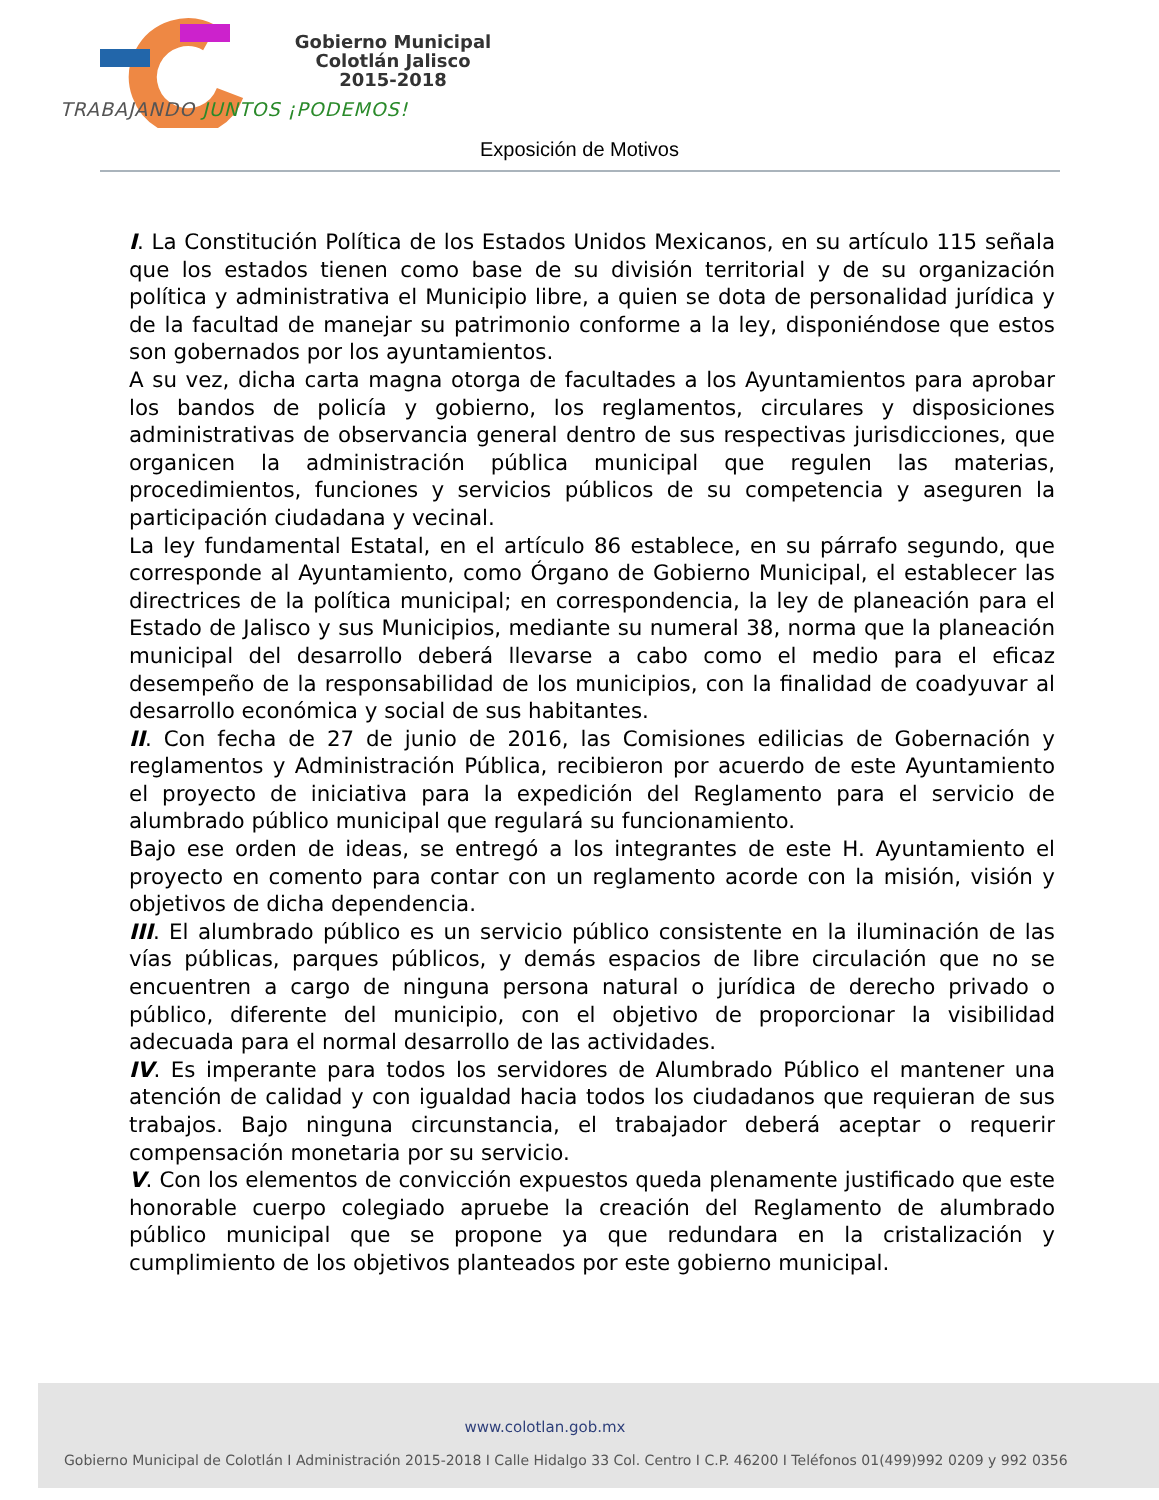Gobierno Municipal
Colotlán Jalisco
2015-2018
TRABAJANDO JUNTOS ¡PODEMOS!
Exposición de Motivos
I. La Constitución Política de los Estados Unidos Mexicanos, en su artículo 115 señala que los estados tienen como base de su división territorial y de su organización política y administrativa el Municipio libre, a quien se dota de personalidad jurídica y de la facultad de manejar su patrimonio conforme a la ley, disponiéndose que estos son gobernados por los ayuntamientos.
A su vez, dicha carta magna otorga de facultades a los Ayuntamientos para aprobar los bandos de policía y gobierno, los reglamentos, circulares y disposiciones administrativas de observancia general dentro de sus respectivas jurisdicciones, que organicen la administración pública municipal que regulen las materias, procedimientos, funciones y servicios públicos de su competencia y aseguren la participación ciudadana y vecinal.
La ley fundamental Estatal, en el artículo 86 establece, en su párrafo segundo, que corresponde al Ayuntamiento, como Órgano de Gobierno Municipal, el establecer las directrices de la política municipal; en correspondencia, la ley de planeación para el Estado de Jalisco y sus Municipios, mediante su numeral 38, norma que la planeación municipal del desarrollo deberá llevarse a cabo como el medio para el eficaz desempeño de la responsabilidad de los municipios, con la finalidad de coadyuvar al desarrollo económica y social de sus habitantes.
II. Con fecha de 27 de junio de 2016, las Comisiones edilicias de Gobernación y reglamentos y Administración Pública, recibieron por acuerdo de este Ayuntamiento el proyecto de iniciativa para la expedición del Reglamento para el servicio de alumbrado público municipal que regulará su funcionamiento.
Bajo ese orden de ideas, se entregó a los integrantes de este H. Ayuntamiento el proyecto en comento para contar con un reglamento acorde con la misión, visión y objetivos de dicha dependencia.
III. El alumbrado público es un servicio público consistente en la iluminación de las vías públicas, parques públicos, y demás espacios de libre circulación que no se encuentren a cargo de ninguna persona natural o jurídica de derecho privado o público, diferente del municipio, con el objetivo de proporcionar la visibilidad adecuada para el normal desarrollo de las actividades.
IV. Es imperante para todos los servidores de Alumbrado Público el mantener una atención de calidad y con igualdad hacia todos los ciudadanos que requieran de sus trabajos. Bajo ninguna circunstancia, el trabajador deberá aceptar o requerir compensación monetaria por su servicio.
V. Con los elementos de convicción expuestos queda plenamente justificado que este honorable cuerpo colegiado apruebe la creación del Reglamento de alumbrado público municipal que se propone ya que redundara en la cristalización y cumplimiento de los objetivos planteados por este gobierno municipal.
www.colotlan.gob.mx
Gobierno Municipal de Colotlán I Administración 2015-2018 I Calle Hidalgo 33 Col. Centro I C.P. 46200 I Teléfonos 01(499)992 0209 y 992 0356